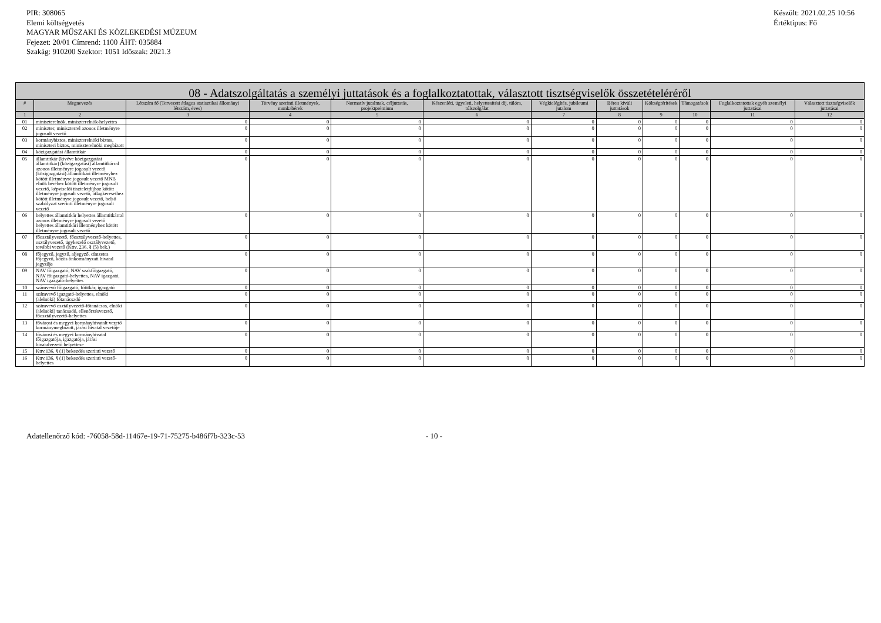PIR: 308065
Elemi költségvetés
MAGYAR MŰSZAKI ÉS KÖZLEKEDÉSI MÚZEUM
Fejezet: 20/01 Címrend: 1100 ÁHT: 035884
Szakág: 910200 Szektor: 1051 Időszak: 2021.3
Készült: 2021.02.25 10:56
Értéktípus: Fő
| 08 - Adatszolgáltatás a személyi juttatások és a foglalkoztatottak, választott tisztségviselők összetételéréről | | | | | | | | | | | |
| --- | --- | --- | --- | --- | --- | --- | --- | --- | --- | --- | --- |
| # | Megnevezés | Létszám fő (Tervezett átlagos statisztikai állományi létszám, éves) | Törvény szerinti illetmények, munkabérek | Normatív jutalmak, céljuttatás, projektprémium | Készenléti, ügyeleti, helyettesítési díj, túlóra, túlszolgálat | Végkielégítés, jubileumi jutalom | Béren kívüli juttatások | Költségtérítések | Támogatások | Foglalkoztatottak egyéb személyi juttatásai | Választott tisztségviselők juttatásai |
| 1 | 2 | 3 | 4 | 5 | 6 | 7 | 8 | 9 | 10 | 11 | 12 |
| 01 | miniszterelnök, miniszterelnök-helyettes | 0 | 0 | 0 | 0 | 0 | 0 | 0 | 0 | 0 | 0 |
| 02 | miniszter, miniszterrel azonos illetményre jogosult vezető | 0 | 0 | 0 | 0 | 0 | 0 | 0 | 0 | 0 | 0 |
| 03 | kormánybiztos, miniszterelnöki biztos, miniszteri biztos, miniszterelnöki megbízott | 0 | 0 | 0 | 0 | 0 | 0 | 0 | 0 | 0 | 0 |
| 04 | közigazgatási államtitkár | 0 | 0 | 0 | 0 | 0 | 0 | 0 | 0 | 0 | 0 |
| 05 | államtitkár (kivéve közigazgatási államtitkár) (közigazgatási) államtitkárral azonos illetményre jogosult vezető (közigazgatási) államtitkári illetményhez kötött illetményre jogosult vezető MNB elnök béréhez kötött illetményre jogosult vezető, képviselői tiszteletdíjhoz kötött illetményre jogosult vezető, átlagkeresethez kötött illetményre jogosult vezető, belső szabályzat szerinti illetményre jogosult vezető | 0 | 0 | 0 | 0 | 0 | 0 | 0 | 0 | 0 | 0 |
| 06 | helyettes államtitkár helyettes államtitkárral azonos illetményre jogosult vezető helyettes államtitkári illetményhez kötött illetményre jogosult vezető | 0 | 0 | 0 | 0 | 0 | 0 | 0 | 0 | 0 | 0 |
| 07 | főosztályvezető, főosztályvezető-helyettes, osztályvezető, ügykezelő osztályvezető, további vezető (Kttv. 236. § (5) bek.) | 0 | 0 | 0 | 0 | 0 | 0 | 0 | 0 | 0 | 0 |
| 08 | főjegyző, jegyző, aljegyző, címzetes főjegyző, közös önkormányzati hivatal jegyzője | 0 | 0 | 0 | 0 | 0 | 0 | 0 | 0 | 0 | 0 |
| 09 | NAV főigazgató, NAV szakfőigazgató, NAV főigazgató-helyettes, NAV igazgató, NAV igazgató-helyettes | 0 | 0 | 0 | 0 | 0 | 0 | 0 | 0 | 0 | 0 |
| 10 | számvevő főigazgató, főtitkár, igazgató | 0 | 0 | 0 | 0 | 0 | 0 | 0 | 0 | 0 | 0 |
| 11 | számvevő igazgató-helyettes, elnöki (alelnöki) főtanácsadó | 0 | 0 | 0 | 0 | 0 | 0 | 0 | 0 | 0 | 0 |
| 12 | számvevő osztályvezető-főtanácsos, elnöki (alelnöki) tanácsadó, ellenőrzésvezető, főosztályvezető-helyettes | 0 | 0 | 0 | 0 | 0 | 0 | 0 | 0 | 0 | 0 |
| 13 | fővárosi és megyei kormányhivatalt vezető kormánymegbízott, járási hivatal vezetője | 0 | 0 | 0 | 0 | 0 | 0 | 0 | 0 | 0 | 0 |
| 14 | fővárosi és megyei kormányhivatal főigazgatója, igazgatója, járási hivatalvezető helyettese | 0 | 0 | 0 | 0 | 0 | 0 | 0 | 0 | 0 | 0 |
| 15 | Kttv.136. § (1) bekezdés szerinti vezető | 0 | 0 | 0 | 0 | 0 | 0 | 0 | 0 | 0 | 0 |
| 16 | Kttv.136. § (1) bekezdés szerinti vezető-helyettes | 0 | 0 | 0 | 0 | 0 | 0 | 0 | 0 | 0 | 0 |
Adatellenőrző kód: -76058-58d-11467e-19-71-75275-b486f7b-323c-53 - 10 -